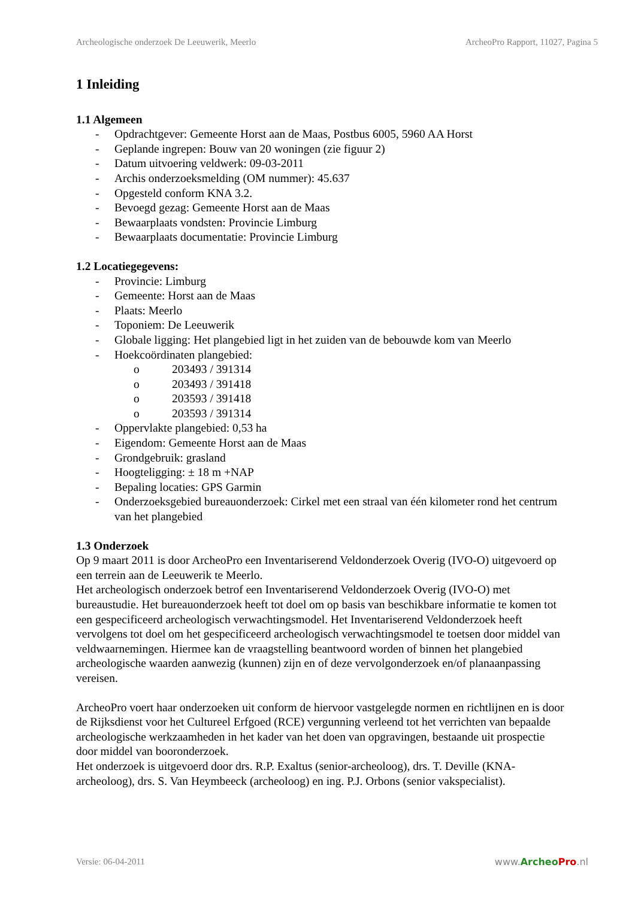Archeologische onderzoek De Leeuwerik, Meerlo ArcheoPro Rapport, 11027, Pagina 5
1 Inleiding
1.1 Algemeen
- Opdrachtgever: Gemeente Horst aan de Maas, Postbus 6005, 5960 AA Horst
- Geplande ingrepen: Bouw van 20 woningen (zie figuur 2)
- Datum uitvoering veldwerk: 09-03-2011
- Archis onderzoeksmelding (OM nummer): 45.637
- Opgesteld conform KNA 3.2.
- Bevoegd gezag: Gemeente Horst aan de Maas
- Bewaarplaats vondsten: Provincie Limburg
- Bewaarplaats documentatie: Provincie Limburg
1.2 Locatiegegevens:
- Provincie: Limburg
- Gemeente: Horst aan de Maas
- Plaats: Meerlo
- Toponiem: De Leeuwerik
- Globale ligging: Het plangebied ligt in het zuiden van de bebouwde kom van Meerlo
- Hoekcoördinaten plangebied:
o 203493 / 391314
o 203493 / 391418
o 203593 / 391418
o 203593 / 391314
- Oppervlakte plangebied: 0,53 ha
- Eigendom: Gemeente Horst aan de Maas
- Grondgebruik: grasland
- Hoogteligging: ± 18 m +NAP
- Bepaling locaties: GPS Garmin
- Onderzoeksgebied bureauonderzoek: Cirkel met een straal van één kilometer rond het centrum van het plangebied
1.3 Onderzoek
Op 9 maart 2011 is door ArcheoPro een Inventariserend Veldonderzoek Overig (IVO-O) uitgevoerd op een terrein aan de Leeuwerik te Meerlo.
Het archeologisch onderzoek betrof een Inventariserend Veldonderzoek Overig (IVO-O) met bureaustudie. Het bureauonderzoek heeft tot doel om op basis van beschikbare informatie te komen tot een gespecificeerd archeologisch verwachtingsmodel. Het Inventariserend Veldonderzoek heeft vervolgens tot doel om het gespecificeerd archeologisch verwachtingsmodel te toetsen door middel van veldwaarnemingen. Hiermee kan de vraagstelling beantwoord worden of binnen het plangebied archeologische waarden aanwezig (kunnen) zijn en of deze vervolgonderzoek en/of planaanpassing vereisen.
ArcheoPro voert haar onderzoeken uit conform de hiervoor vastgelegde normen en richtlijnen en is door de Rijksdienst voor het Cultureel Erfgoed (RCE) vergunning verleend tot het verrichten van bepaalde archeologische werkzaamheden in het kader van het doen van opgravingen, bestaande uit prospectie door middel van booronderzoek.
Het onderzoek is uitgevoerd door drs. R.P. Exaltus (senior-archeoloog), drs. T. Deville (KNA-archeoloog), drs. S. Van Heymbeeck (archeoloog) en ing. P.J. Orbons (senior vakspecialist).
Versie: 06-04-2011 www.Archeo Pro.nl